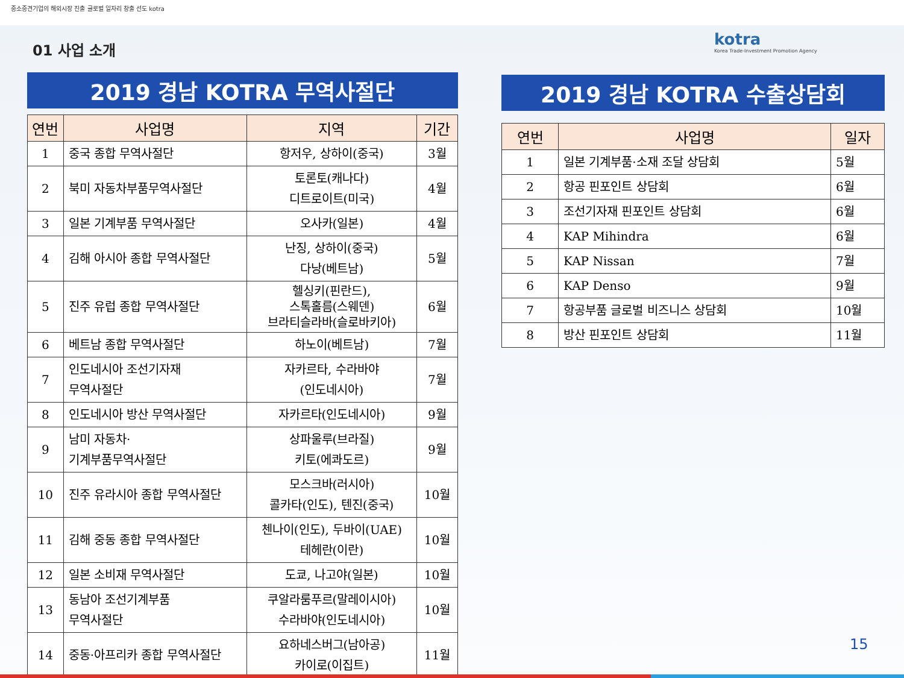중소중견기업의 해외시장 진출 글로벌 일자리 창출 선도 kotra
01 사업 소개
kotra
Korea Trade-Investment Promotion Agency
2019 경남 KOTRA 무역사절단
| 연번 | 사업명 | 지역 | 기간 |
| --- | --- | --- | --- |
| 1 | 중국 종합 무역사절단 | 항저우, 상하이(중국) | 3월 |
| 2 | 북미 자동차부품무역사절단 | 토론토(캐나다) 디트로이트(미국) | 4월 |
| 3 | 일본 기계부품 무역사절단 | 오사카(일본) | 4월 |
| 4 | 김해 아시아 종합 무역사절단 | 난징, 상하이(중국) 다낭(베트남) | 5월 |
| 5 | 진주 유럽 종합 무역사절단 | 헬싱키(핀란드), 스톡홀름(스웨덴) 브라티슬라바(슬로바키아) | 6월 |
| 6 | 베트남 종합 무역사절단 | 하노이(베트남) | 7월 |
| 7 | 인도네시아 조선기자재 무역사절단 | 자카르타, 수라바야 (인도네시아) | 7월 |
| 8 | 인도네시아 방산 무역사절단 | 자카르타(인도네시아) | 9월 |
| 9 | 남미 자동차· 기계부품무역사절단 | 상파울루(브라질) 키토(에콰도르) | 9월 |
| 10 | 진주 유라시아 종합 무역사절단 | 모스크바(러시아) 콜카타(인도), 텐진(중국) | 10월 |
| 11 | 김해 중동 종합 무역사절단 | 첸나이(인도), 두바이(UAE) 테헤란(이란) | 10월 |
| 12 | 일본 소비재 무역사절단 | 도쿄, 나고야(일본) | 10월 |
| 13 | 동남아 조선기계부품 무역사절단 | 쿠알라룸푸르(말레이시아) 수라바야(인도네시아) | 10월 |
| 14 | 중동·아프리카 종합 무역사절단 | 요하네스버그(남아공) 카이로(이집트) | 11월 |
2019 경남 KOTRA 수출상담회
| 연번 | 사업명 | 일자 |
| --- | --- | --- |
| 1 | 일본 기계부품·소재 조달 상담회 | 5월 |
| 2 | 항공 핀포인트 상담회 | 6월 |
| 3 | 조선기자재 핀포인트 상담회 | 6월 |
| 4 | KAP Mihindra | 6월 |
| 5 | KAP Nissan | 7월 |
| 6 | KAP Denso | 9월 |
| 7 | 항공부품 글로벌 비즈니스 상담회 | 10월 |
| 8 | 방산 핀포인트 상담회 | 11월 |
15